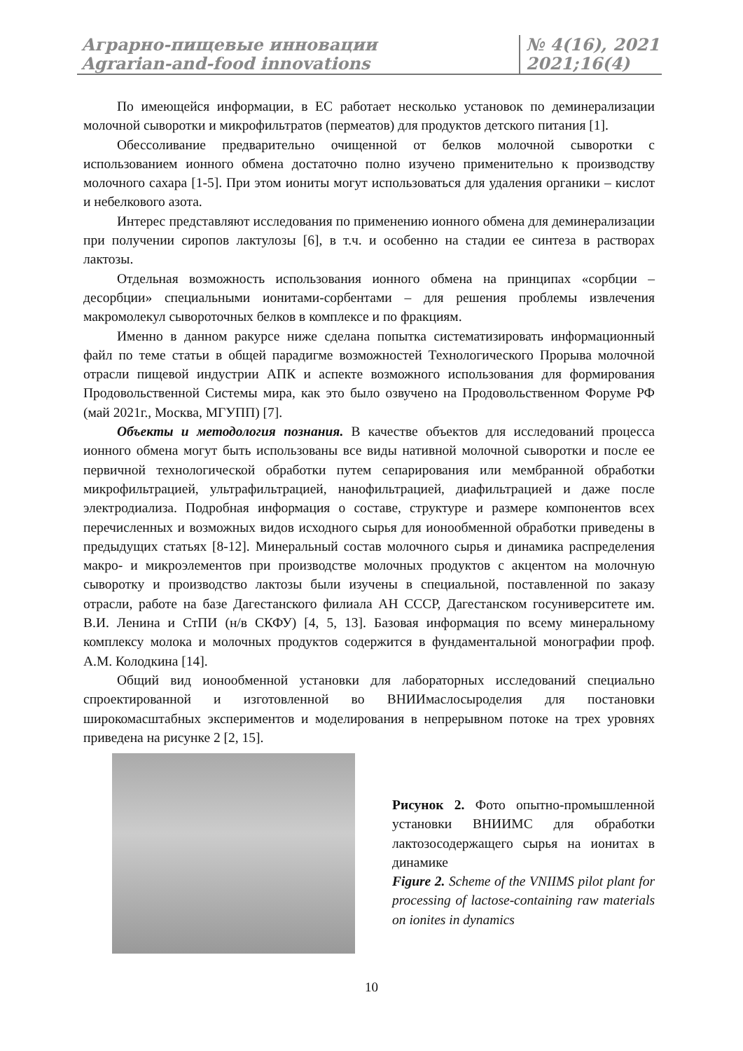Аграрно-пищевые инновации
Agrarian-and-food innovations
№ 4(16), 2021
2021;16(4)
По имеющейся информации, в ЕС работает несколько установок по деминерализации молочной сыворотки и микрофильтратов (пермеатов) для продуктов детского питания [1].
Обессоливание предварительно очищенной от белков молочной сыворотки с использованием ионного обмена достаточно полно изучено применительно к производству молочного сахара [1-5]. При этом иониты могут использоваться для удаления органики – кислот и небелкового азота.
Интерес представляют исследования по применению ионного обмена для деминерализации при получении сиропов лактулозы [6], в т.ч. и особенно на стадии ее синтеза в растворах лактозы.
Отдельная возможность использования ионного обмена на принципах «сорбции – десорбции» специальными ионитами-сорбентами – для решения проблемы извлечения макромолекул сывороточных белков в комплексе и по фракциям.
Именно в данном ракурсе ниже сделана попытка систематизировать информационный файл по теме статьи в общей парадигме возможностей Технологического Прорыва молочной отрасли пищевой индустрии АПК и аспекте возможного использования для формирования Продовольственной Системы мира, как это было озвучено на Продовольственном Форуме РФ (май 2021г., Москва, МГУПП) [7].
Объекты и методология познания. В качестве объектов для исследований процесса ионного обмена могут быть использованы все виды нативной молочной сыворотки и после ее первичной технологической обработки путем сепарирования или мембранной обработки микрофильтрацией, ультрафильтрацией, нанофильтрацией, диафильтрацией и даже после электродиализа. Подробная информация о составе, структуре и размере компонентов всех перечисленных и возможных видов исходного сырья для ионообменной обработки приведены в предыдущих статьях [8-12]. Минеральный состав молочного сырья и динамика распределения макро- и микроэлементов при производстве молочных продуктов с акцентом на молочную сыворотку и производство лактозы были изучены в специальной, поставленной по заказу отрасли, работе на базе Дагестанского филиала АН СССР, Дагестанском госуниверситете им. В.И. Ленина и СтПИ (н/в СКФУ) [4, 5, 13]. Базовая информация по всему минеральному комплексу молока и молочных продуктов содержится в фундаментальной монографии проф. А.М. Колодкина [14].
Общий вид ионообменной установки для лабораторных исследований специально спроектированной и изготовленной во ВНИИмаслосыроделия для постановки широкомасштабных экспериментов и моделирования в непрерывном потоке на трех уровнях приведена на рисунке 2 [2, 15].
Рисунок 2. Фото опытно-промышленной установки ВНИИМС для обработки лактозосодержащего сырья на ионитах в динамике
Figure 2. Scheme of the VNIIMS pilot plant for processing of lactose-containing raw materials on ionites in dynamics
10